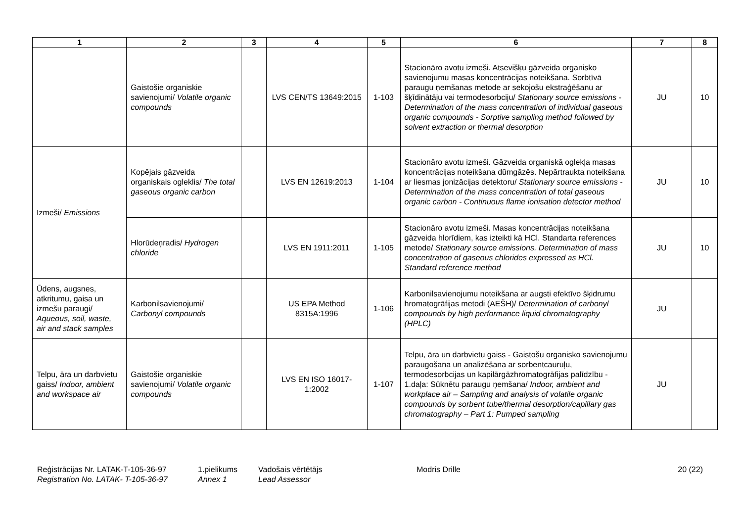| 1 | 2 | 3 | 4 | 5 | 6 | 7 | 8 |
| --- | --- | --- | --- | --- | --- | --- | --- |
| | Gaistošie organiskie savienojumi/ Volatile organic compounds | | LVS CEN/TS 13649:2015 | 1-103 | Stacionāro avotu izmeši. Atsevišķu gāzveida organisko savienojumu masas koncentrācijas noteikšana. Sorbtīvā paraugu ņemšanas metode ar sekojošu ekstraģēšanu ar šķīdinātāju vai termodesorbciju/ Stationary source emissions - Determination of the mass concentration of individual gaseous organic compounds - Sorptive sampling method followed by solvent extraction or thermal desorption | JU | 10 |
| Izmeši/ Emissions | Kopējais gāzveida organiskais ogleklis/ The total gaseous organic carbon | | LVS EN 12619:2013 | 1-104 | Stacionāro avotu izmeši. Gāzveida organiskā oglekļa masas koncentrācijas noteikšana dūmgāzēs. Nepārtraukta noteikšana ar liesmas jonizācijas detektoru/ Stationary source emissions - Determination of the mass concentration of total gaseous organic carbon - Continuous flame ionisation detector method | JU | 10 |
| | Hlorūdeņradis/ Hydrogen chloride | | LVS EN 1911:2011 | 1-105 | Stacionāro avotu izmeši. Masas koncentrācijas noteikšana gāzveida hlorīdiem, kas izteikti kā HCl. Standarta references metode/ Stationary source emissions. Determination of mass concentration of gaseous chlorides expressed as HCl. Standard reference method | JU | 10 |
| Ūdens, augsnes, atkritumu, gaisa un izmešu paraugi/ Aqueous, soil, waste, air and stack samples | Karbonilsavienojumi/ Carbonyl compounds | | US EPA Method 8315A:1996 | 1-106 | Karbonilsavienojumu noteikšana ar augsti efektīvo šķidrumu hromatogrāfijas metodi (AEŠH)/ Determination of carbonyl compounds by high performance liquid chromatography (HPLC) | JU | |
| Telpu, āra un darbvietu gaiss/ Indoor, ambient and workspace air | Gaistošie organiskie savienojumi/ Volatile organic compounds | | LVS EN ISO 16017-1:2002 | 1-107 | Telpu, āra un darbvietu gaiss - Gaistošu organisko savienojumu paraugošana un analizēšana ar sorbentcauruļu, termodesorbcijas un kapilārgāzhromatogrāfijas palīdzību - 1.daļa: Sūknētu paraugu ņemšana/ Indoor, ambient and workplace air – Sampling and analysis of volatile organic compounds by sorbent tube/thermal desorption/capillary gas chromatography – Part 1: Pumped sampling | JU | |
Reģistrācijas Nr. LATAK-T-105-36-97
Registration No. LATAK- T-105-36-97
1.pielikums
Annex 1
Vadošais vērtētājs
Lead Assessor
Modris Drille 20 (22)